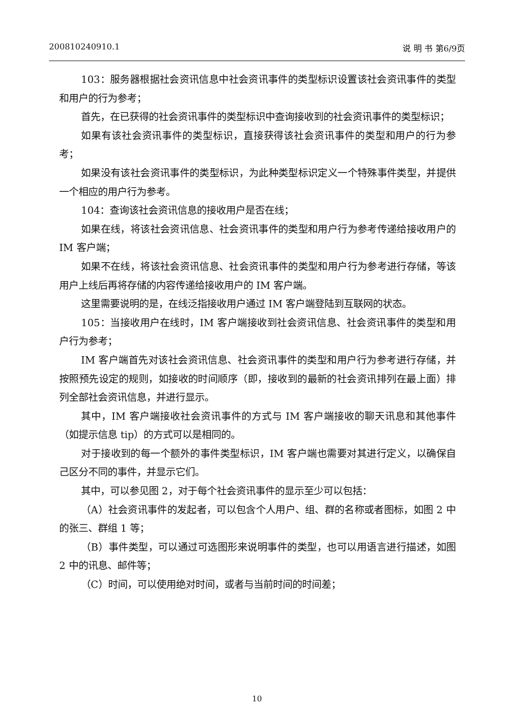200810240910.1 说 明 书 第6/9页
103：服务器根据社会资讯信息中社会资讯事件的类型标识设置该社会资讯事件的类型和用户的行为参考；
首先，在已获得的社会资讯事件的类型标识中查询接收到的社会资讯事件的类型标识；
如果有该社会资讯事件的类型标识，直接获得该社会资讯事件的类型和用户的行为参考；
如果没有该社会资讯事件的类型标识，为此种类型标识定义一个特殊事件类型，并提供一个相应的用户行为参考。
104：查询该社会资讯信息的接收用户是否在线；
如果在线，将该社会资讯信息、社会资讯事件的类型和用户行为参考传递给接收用户的 IM 客户端；
如果不在线，将该社会资讯信息、社会资讯事件的类型和用户行为参考进行存储，等该用户上线后再将存储的内容传递给接收用户的 IM 客户端。
这里需要说明的是，在线泛指接收用户通过 IM 客户端登陆到互联网的状态。
105：当接收用户在线时，IM 客户端接收到社会资讯信息、社会资讯事件的类型和用户行为参考；
IM 客户端首先对该社会资讯信息、社会资讯事件的类型和用户行为参考进行存储，并按照预先设定的规则，如接收的时间顺序（即，接收到的最新的社会资讯排列在最上面）排列全部社会资讯信息，并进行显示。
其中，IM 客户端接收社会资讯事件的方式与 IM 客户端接收的聊天讯息和其他事件（如提示信息 tip）的方式可以是相同的。
对于接收到的每一个额外的事件类型标识，IM 客户端也需要对其进行定义，以确保自己区分不同的事件，并显示它们。
其中，可以参见图 2，对于每个社会资讯事件的显示至少可以包括：
（A）社会资讯事件的发起者，可以包含个人用户、组、群的名称或者图标，如图 2 中的张三、群组 1 等；
（B）事件类型，可以通过可选图形来说明事件的类型，也可以用语言进行描述，如图 2 中的讯息、邮件等；
（C）时间，可以使用绝对时间，或者与当前时间的时间差；
10